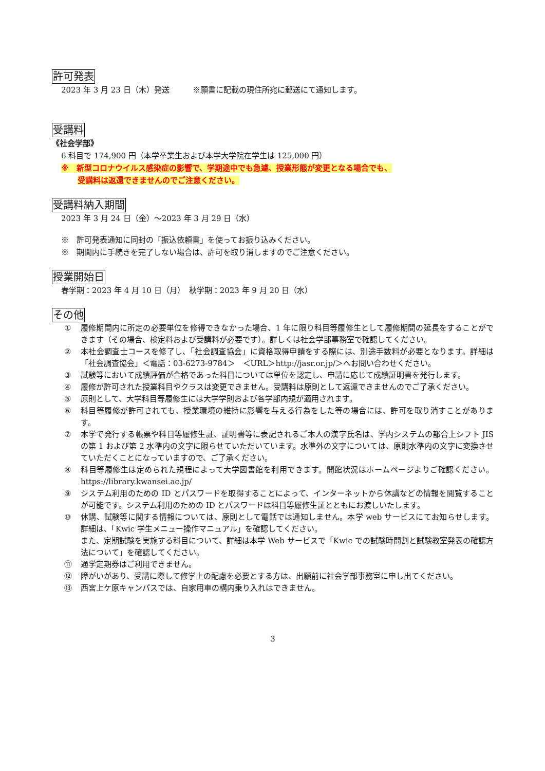許可発表
2023 年 3 月 23 日（木）発送　　　※願書に記載の現住所宛に郵送にて通知します。
受講料
《社会学部》
6 科目で 174,900 円（本学卒業生および本学大学院在学生は 125,000 円）
※　新型コロナウイルス感染症の影響で、学期途中でも急遽、授業形態が変更となる場合でも、
受講料は返還できませんのでご注意ください。
受講料納入期間
2023 年 3 月 24 日（金）～2023 年 3 月 29 日（水）
※　許可発表通知に同封の「振込依頼書」を使ってお振り込みください。
※　期間内に手続きを完了しない場合は、許可を取り消しますのでご注意ください。
授業開始日
春学期：2023 年 4 月 10 日（月）　秋学期：2023 年 9 月 20 日（水）
その他
① 履修期間内に所定の必要単位を修得できなかった場合、1 年に限り科目等履修生として履修期間の延長をすることができます（その場合、検定料および受講料が必要です）。詳しくは社会学部事務室で確認してください。
② 本社会調査士コースを修了し、「社会調査協会」に資格取得申請をする際には、別途手数料が必要となります。詳細は「社会調査協会」＜電話：03-6273-9784＞　＜URL＞http://jasr.or.jp/＞へお問い合わせください。
③ 試験等において成績評価が合格であった科目については単位を認定し、申請に応じて成績証明書を発行します。
④ 履修が許可された授業科目やクラスは変更できません。受講料は原則として返還できませんのでご了承ください。
⑤ 原則として、大学科目等履修生には大学学則および各学部内規が適用されます。
⑥ 科目等履修が許可されても、授業環境の維持に影響を与える行為をした等の場合には、許可を取り消すことがあります。
⑦ 本学で発行する帳票や科目等履修生証、証明書等に表記されるご本人の漢字氏名は、学内システムの都合上シフト JIS の第 1 および第 2 水準内の文字に限らせていただいています。水準外の文字については、原則水準内の文字に変換させていただくことになっていますので、ご了承ください。
⑧ 科目等履修生は定められた規程によって大学図書館を利用できます。開館状況はホームページよりご確認ください。https://library.kwansei.ac.jp/
⑨ システム利用のための ID とパスワードを取得することによって、インターネットから休講などの情報を閲覧することが可能です。システム利用のための ID とパスワードは科目等履修生証とともにお渡しいたします。
⑩ 休講、試験等に関する情報については、原則として電話では通知しません。本学 web サービスにてお知らせします。詳細は、「Kwic 学生メニュー操作マニュアル」を確認してください。
また、定期試験を実施する科目について、詳細は本学 Web サービスで「Kwic での試験時間割と試験教室発表の確認方法について」を確認してください。
⑪ 通学定期券はご利用できません。
⑫ 障がいがあり、受講に際して修学上の配慮を必要とする方は、出願前に社会学部事務室に申し出てください。
⑬ 西宮上ケ原キャンパスでは、自家用車の構内乗り入れはできません。
3